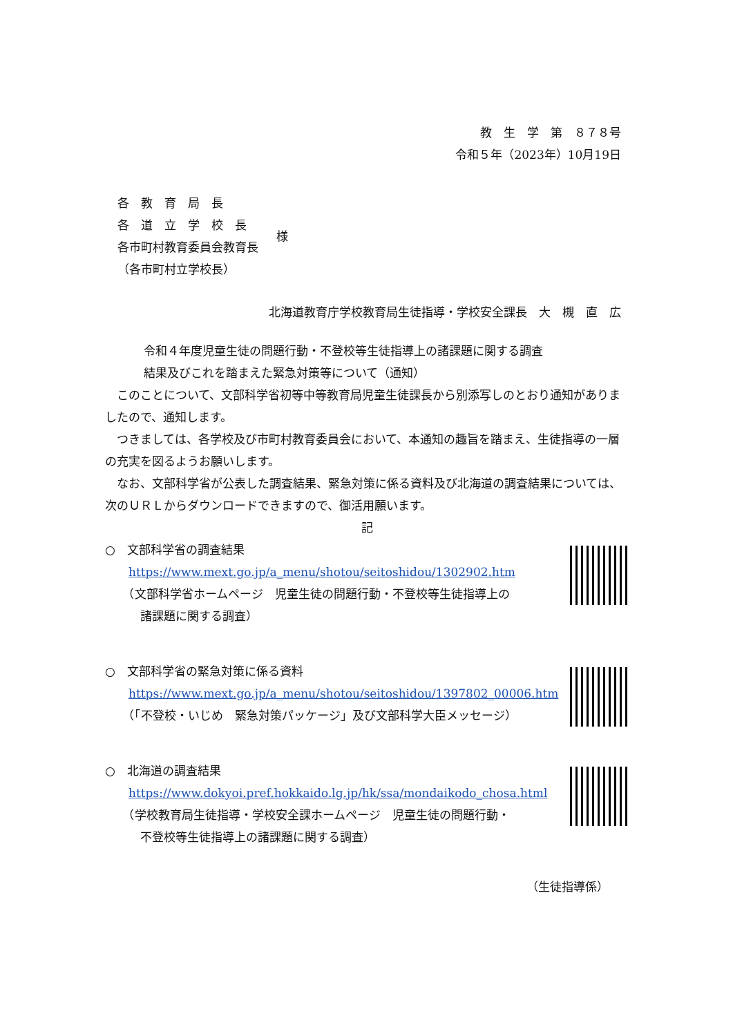教　生　学　第　８７８号
令和５年（2023年）10月19日
各　教　育　局　長
各　道　立　学　校　長
各市町村教育委員会教育長
（各市町村立学校長）
様
北海道教育庁学校教育局生徒指導・学校安全課長　大　槻　直　広
令和４年度児童生徒の問題行動・不登校等生徒指導上の諸課題に関する調査
結果及びこれを踏まえた緊急対策等について（通知）
このことについて、文部科学省初等中等教育局児童生徒課長から別添写しのとおり通知がありましたので、通知します。
つきましては、各学校及び市町村教育委員会において、本通知の趣旨を踏まえ、生徒指導の一層の充実を図るようお願いします。
なお、文部科学省が公表した調査結果、緊急対策に係る資料及び北海道の調査結果については、次のＵＲＬからダウンロードできますので、御活用願います。
記
○　文部科学省の調査結果
　　https://www.mext.go.jp/a_menu/shotou/seitoshidou/1302902.htm
　　（文部科学省ホームページ　児童生徒の問題行動・不登校等生徒指導上の
　　　諸課題に関する調査）
○　文部科学省の緊急対策に係る資料
　　https://www.mext.go.jp/a_menu/shotou/seitoshidou/1397802_00006.htm
　　（「不登校・いじめ　緊急対策パッケージ」及び文部科学大臣メッセージ）
○　北海道の調査結果
　　https://www.dokyoi.pref.hokkaido.lg.jp/hk/ssa/mondaikodo_chosa.html
　　（学校教育局生徒指導・学校安全課ホームページ　児童生徒の問題行動・
　　　不登校等生徒指導上の諸課題に関する調査）
（生徒指導係）